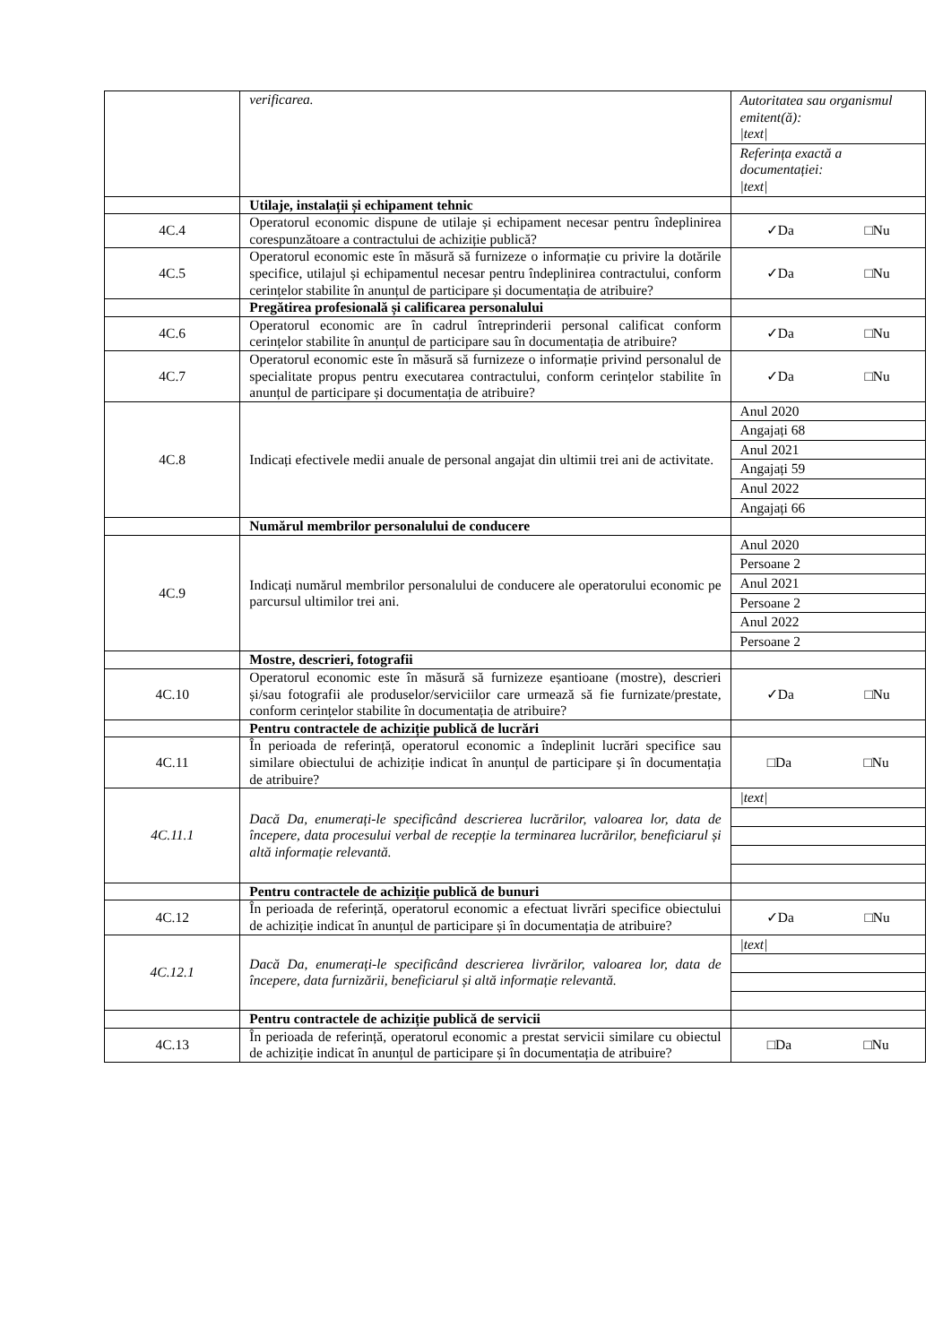| | verificarea. | / Autoritatea sau organismul emitent(ă): /text/ / / Referința exactă a documentației: /text/ / |
| | Utilaje, instalații și echipament tehnic | |
| 4C.4 | Operatorul economic dispune de utilaje și echipament necesar pentru îndeplinirea corespunzătoare a contractului de achiziție publică? | ✓Da □Nu |
| 4C.5 | Operatorul economic este în măsură să furnizeze o informație cu privire la dotările specifice, utilajul și echipamentul necesar pentru îndeplinirea contractului, conform cerințelor stabilite în anunțul de participare și documentația de atribuire? | ✓Da □Nu |
| | Pregătirea profesională și calificarea personalului | |
| 4C.6 | Operatorul economic are în cadrul întreprinderii personal calificat conform cerințelor stabilite în anunțul de participare sau în documentația de atribuire? | ✓Da □Nu |
| 4C.7 | Operatorul economic este în măsură să furnizeze o informație privind personalul de specialitate propus pentru executarea contractului, conform cerințelor stabilite în anunțul de participare și documentația de atribuire? | ✓Da □Nu |
| 4C.8 | Indicați efectivele medii anuale de personal angajat din ultimii trei ani de activitate. | / Anul 2020 / / Angajați 68 / / Anul 2021 / / Angajați 59 / / Anul 2022 / / Angajați 66 / |
| | Numărul membrilor personalului de conducere | |
| 4C.9 | Indicați numărul membrilor personalului de conducere ale operatorului economic pe parcursul ultimilor trei ani. | / Anul 2020 / / Persoane 2 / / Anul 2021 / / Persoane 2 / / Anul 2022 / / Persoane 2 / |
| | Mostre, descrieri, fotografii | |
| 4C.10 | Operatorul economic este în măsură să furnizeze eșantioane (mostre), descrieri și/sau fotografii ale produselor/serviciilor care urmează să fie furnizate/prestate, conform cerințelor stabilite în documentația de atribuire? | ✓Da □Nu |
| | Pentru contractele de achiziție publică de lucrări | |
| 4C.11 | În perioada de referință, operatorul economic a îndeplinit lucrări specifice sau similare obiectului de achiziție indicat în anunțul de participare și în documentația de atribuire? | □Da □Nu |
| 4C.11.1 | Dacă Da, enumerați-le specificând descrierea lucrărilor, valoarea lor, data de începere, data procesului verbal de recepție la terminarea lucrărilor, beneficiarul și altă informație relevantă. | / /text/ / |
| | Pentru contractele de achiziție publică de bunuri | |
| 4C.12 | În perioada de referință, operatorul economic a efectuat livrări specifice obiectului de achiziție indicat în anunțul de participare și în documentația de atribuire? | ✓Da □Nu |
| 4C.12.1 | Dacă Da, enumerați-le specificând descrierea livrărilor, valoarea lor, data de începere, data furnizării, beneficiarul și altă informație relevantă. | / /text/ / |
| | Pentru contractele de achiziție publică de servicii | |
| 4C.13 | În perioada de referință, operatorul economic a prestat servicii similare cu obiectul de achiziție indicat în anunțul de participare și în documentația de atribuire? | □Da □Nu |